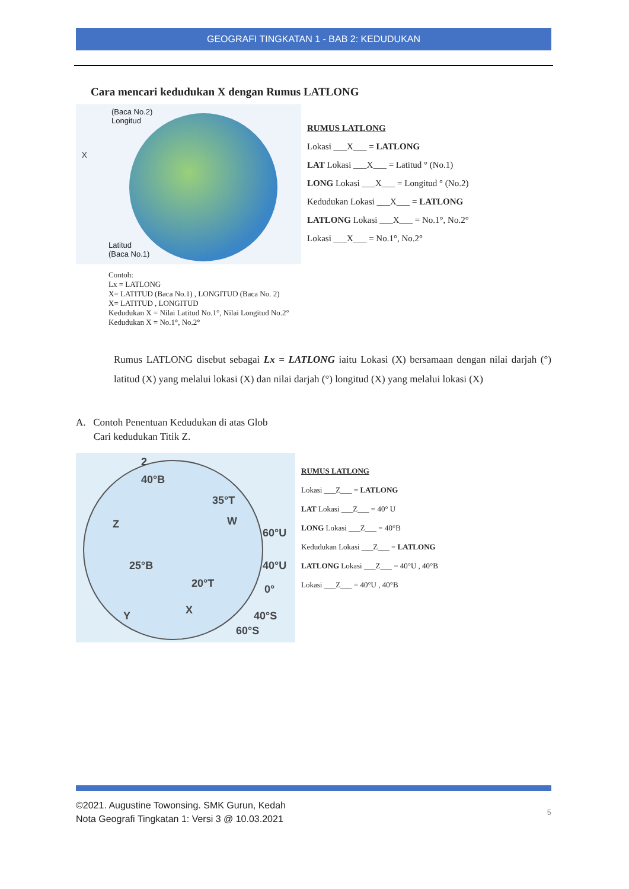GEOGRAFI TINGKATAN 1 - BAB 2: KEDUDUKAN
Cara mencari kedudukan X dengan Rumus LATLONG
(Baca No.2)
Longitud
X
Latitud
(Baca No.1)
RUMUS LATLONG
Lokasi ___X___ = LATLONG
LAT Lokasi ___X___ = Latitud ° (No.1)
LONG Lokasi ___X___ = Longitud ° (No.2)
Kedudukan Lokasi ___X___ = LATLONG
LATLONG Lokasi ___X___ = No.1°, No.2°
Lokasi ___X___ = No.1°, No.2°
Contoh:
Lx = LATLONG
X= LATITUD (Baca No.1) , LONGITUD (Baca No. 2)
X= LATITUD , LONGITUD
Kedudukan X = Nilai Latitud No.1°, Nilai Longitud No.2°
Kedudukan X = No.1°, No.2°
Rumus LATLONG disebut sebagai Lx = LATLONG iaitu Lokasi (X) bersamaan dengan nilai darjah (°) latitud (X) yang melalui lokasi (X) dan nilai darjah (°) longitud (X) yang melalui lokasi (X)
A. Contoh Penentuan Kedudukan di atas Glob
Cari kedudukan Titik Z.
2
40°B
35°T
Z W
60°U
25°B 40°U
20°T 0°
X Y 40°S
60°S
RUMUS LATLONG
Lokasi ___Z___ = LATLONG
LAT Lokasi ___Z___ = 40° U
LONG Lokasi ___Z___ = 40°B
Kedudukan Lokasi ___Z___ = LATLONG
LATLONG Lokasi ___Z___ = 40°U , 40°B
Lokasi ___Z___ = 40°U , 40°B
©2021. Augustine Towonsing. SMK Gurun, Kedah
Nota Geografi Tingkatan 1: Versi 3 @ 10.03.2021
5